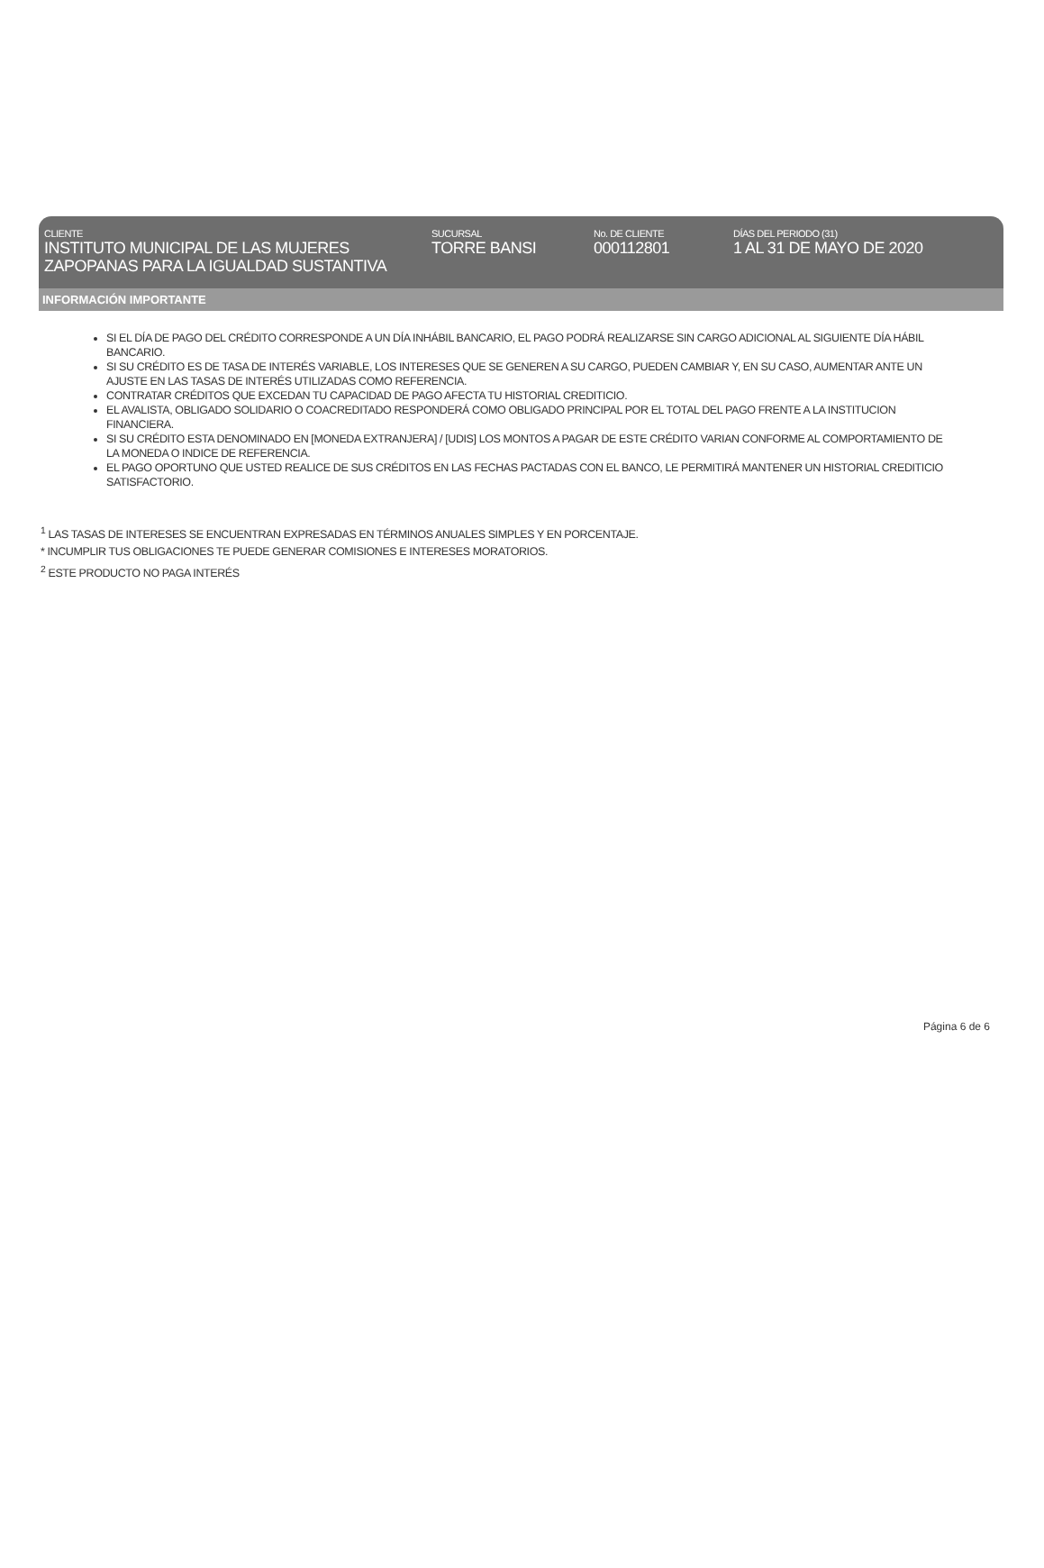CLIENTE
INSTITUTO MUNICIPAL DE LAS MUJERES ZAPOPANAS PARA LA IGUALDAD SUSTANTIVA
SUCURSAL
TORRE BANSI
No. DE CLIENTE
000112801
DÍAS DEL PERIODO (31)
1 AL 31 DE MAYO DE 2020
INFORMACIÓN IMPORTANTE
SI EL DÍA DE PAGO DEL CRÉDITO CORRESPONDE A UN DÍA INHÁBIL BANCARIO, EL PAGO PODRÁ REALIZARSE SIN CARGO ADICIONAL AL SIGUIENTE DÍA HÁBIL BANCARIO.
SI SU CRÉDITO ES DE TASA DE INTERÉS VARIABLE, LOS INTERESES QUE SE GENEREN A SU CARGO, PUEDEN CAMBIAR Y, EN SU CASO, AUMENTAR ANTE UN AJUSTE EN LAS TASAS DE INTERÉS UTILIZADAS COMO REFERENCIA.
CONTRATAR CRÉDITOS QUE EXCEDAN TU CAPACIDAD DE PAGO AFECTA TU HISTORIAL CREDITICIO.
EL AVALISTA, OBLIGADO SOLIDARIO O COACREDITADO RESPONDERÁ COMO OBLIGADO PRINCIPAL POR EL TOTAL DEL PAGO FRENTE A LA INSTITUCION FINANCIERA.
SI SU CRÉDITO ESTA DENOMINADO EN [MONEDA EXTRANJERA] / [UDIS] LOS MONTOS A PAGAR DE ESTE CRÉDITO VARIAN CONFORME AL COMPORTAMIENTO DE LA MONEDA O INDICE DE REFERENCIA.
EL PAGO OPORTUNO QUE USTED REALICE DE SUS CRÉDITOS EN LAS FECHAS PACTADAS CON EL BANCO, LE PERMITIRÁ MANTENER UN HISTORIAL CREDITICIO SATISFACTORIO.
<sup>1</sup> LAS TASAS DE INTERESES SE ENCUENTRAN EXPRESADAS EN TÉRMINOS ANUALES SIMPLES Y EN PORCENTAJE.
* INCUMPLIR TUS OBLIGACIONES TE PUEDE GENERAR COMISIONES E INTERESES MORATORIOS.
<sup>2</sup> ESTE PRODUCTO NO PAGA INTERÉS
Página 6 de 6